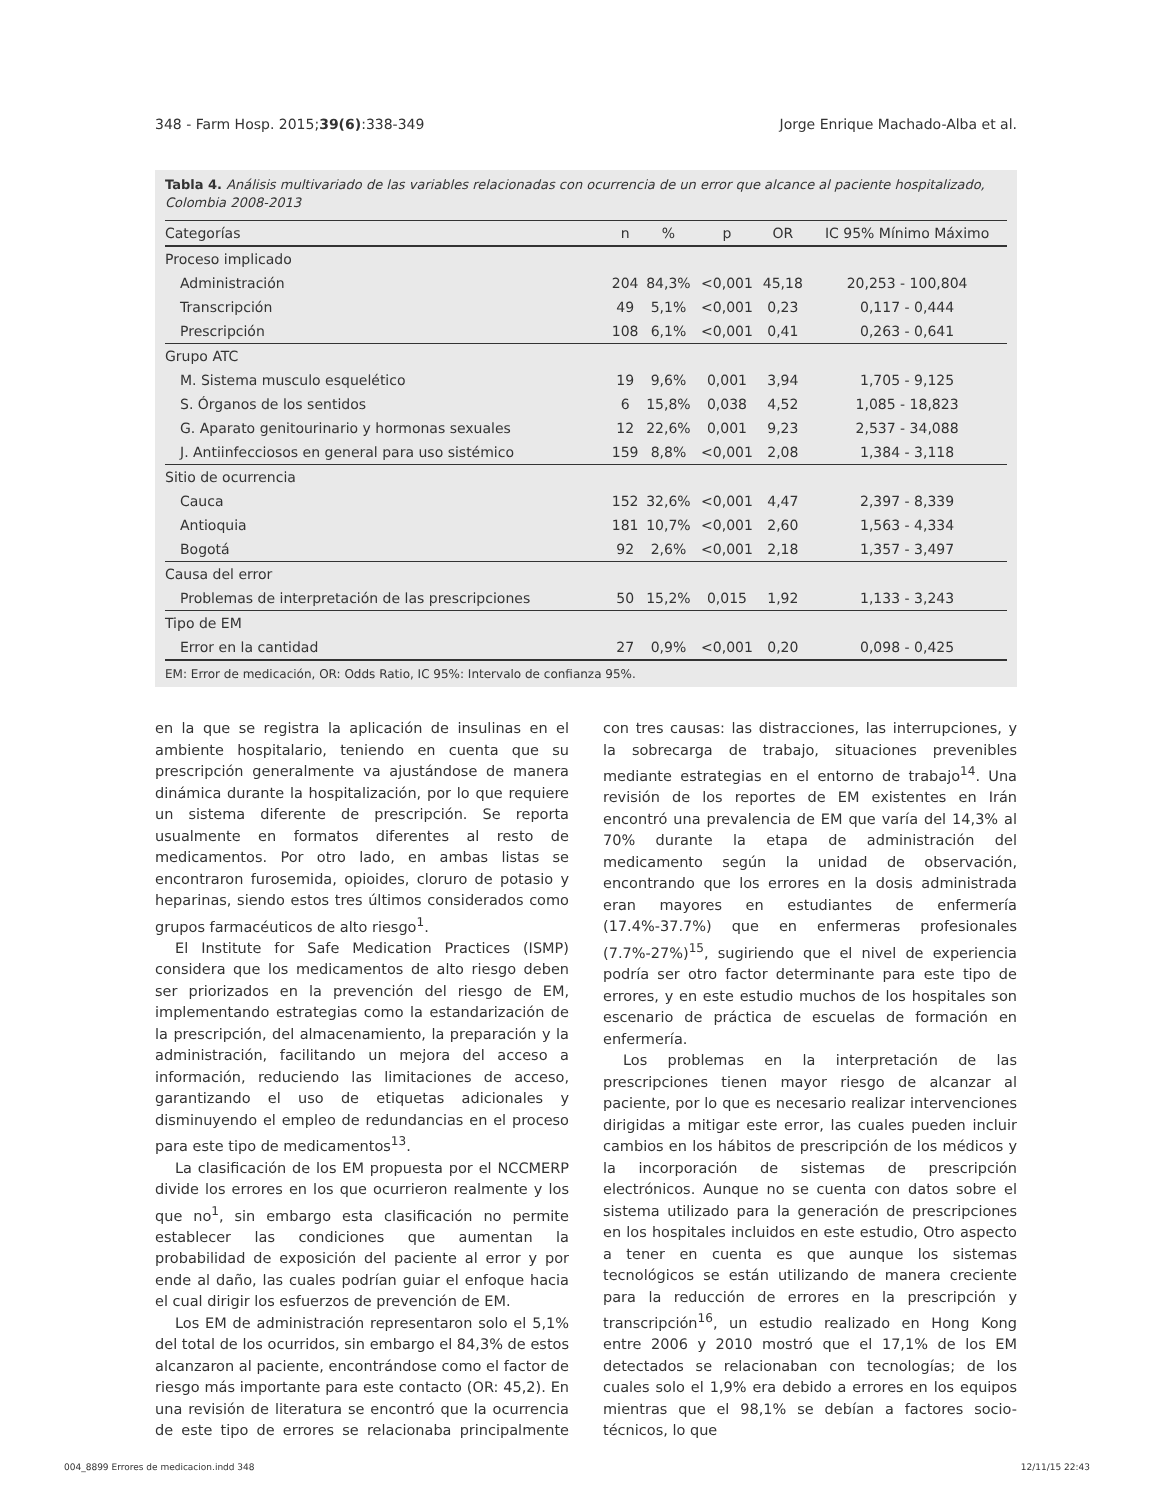348 - Farm Hosp. 2015;39(6):338-349 Jorge Enrique Machado-Alba et al.
Tabla 4. Análisis multivariado de las variables relacionadas con ocurrencia de un error que alcance al paciente hospitalizado, Colombia 2008-2013
| Categorías | n | % | p | OR | IC 95% Mínimo Máximo |
| --- | --- | --- | --- | --- | --- |
| Proceso implicado | | | | | |
| Administración | 204 | 84,3% | <0,001 | 45,18 | 20,253 - 100,804 |
| Transcripción | 49 | 5,1% | <0,001 | 0,23 | 0,117 - 0,444 |
| Prescripción | 108 | 6,1% | <0,001 | 0,41 | 0,263 - 0,641 |
| Grupo ATC | | | | | |
| M. Sistema musculo esquelético | 19 | 9,6% | 0,001 | 3,94 | 1,705 - 9,125 |
| S. Órganos de los sentidos | 6 | 15,8% | 0,038 | 4,52 | 1,085 - 18,823 |
| G. Aparato genitourinario y hormonas sexuales | 12 | 22,6% | 0,001 | 9,23 | 2,537 - 34,088 |
| J. Antiinfecciosos en general para uso sistémico | 159 | 8,8% | <0,001 | 2,08 | 1,384 - 3,118 |
| Sitio de ocurrencia | | | | | |
| Cauca | 152 | 32,6% | <0,001 | 4,47 | 2,397 - 8,339 |
| Antioquia | 181 | 10,7% | <0,001 | 2,60 | 1,563 - 4,334 |
| Bogotá | 92 | 2,6% | <0,001 | 2,18 | 1,357 - 3,497 |
| Causa del error | | | | | |
| Problemas de interpretación de las prescripciones | 50 | 15,2% | 0,015 | 1,92 | 1,133 - 3,243 |
| Tipo de EM | | | | | |
| Error en la cantidad | 27 | 0,9% | <0,001 | 0,20 | 0,098 - 0,425 |
EM: Error de medicación, OR: Odds Ratio, IC 95%: Intervalo de confianza 95%.
en la que se registra la aplicación de insulinas en el ambiente hospitalario, teniendo en cuenta que su prescripción generalmente va ajustándose de manera dinámica durante la hospitalización, por lo que requiere un sistema diferente de prescripción. Se reporta usualmente en formatos diferentes al resto de medicamentos. Por otro lado, en ambas listas se encontraron furosemida, opioides, cloruro de potasio y heparinas, siendo estos tres últimos considerados como grupos farmacéuticos de alto riesgo<sup>1</sup>.
El Institute for Safe Medication Practices (ISMP) considera que los medicamentos de alto riesgo deben ser priorizados en la prevención del riesgo de EM, implementando estrategias como la estandarización de la prescripción, del almacenamiento, la preparación y la administración, facilitando un mejora del acceso a información, reduciendo las limitaciones de acceso, garantizando el uso de etiquetas adicionales y disminuyendo el empleo de redundancias en el proceso para este tipo de medicamentos<sup>13</sup>.
La clasificación de los EM propuesta por el NCCMERP divide los errores en los que ocurrieron realmente y los que no<sup>1</sup>, sin embargo esta clasificación no permite establecer las condiciones que aumentan la probabilidad de exposición del paciente al error y por ende al daño, las cuales podrían guiar el enfoque hacia el cual dirigir los esfuerzos de prevención de EM.
Los EM de administración representaron solo el 5,1% del total de los ocurridos, sin embargo el 84,3% de estos alcanzaron al paciente, encontrándose como el factor de riesgo más importante para este contacto (OR: 45,2). En una revisión de literatura se encontró que la ocurrencia de este tipo de errores se relacionaba principalmente con tres causas: las distracciones, las interrupciones, y la sobrecarga de trabajo, situaciones prevenibles mediante estrategias en el entorno de trabajo<sup>14</sup>. Una revisión de los reportes de EM existentes en Irán encontró una prevalencia de EM que varía del 14,3% al 70% durante la etapa de administración del medicamento según la unidad de observación, encontrando que los errores en la dosis administrada eran mayores en estudiantes de enfermería (17.4%-37.7%) que en enfermeras profesionales (7.7%-27%)<sup>15</sup>, sugiriendo que el nivel de experiencia podría ser otro factor determinante para este tipo de errores, y en este estudio muchos de los hospitales son escenario de práctica de escuelas de formación en enfermería.
Los problemas en la interpretación de las prescripciones tienen mayor riesgo de alcanzar al paciente, por lo que es necesario realizar intervenciones dirigidas a mitigar este error, las cuales pueden incluir cambios en los hábitos de prescripción de los médicos y la incorporación de sistemas de prescripción electrónicos. Aunque no se cuenta con datos sobre el sistema utilizado para la generación de prescripciones en los hospitales incluidos en este estudio, Otro aspecto a tener en cuenta es que aunque los sistemas tecnológicos se están utilizando de manera creciente para la reducción de errores en la prescripción y transcripción<sup>16</sup>, un estudio realizado en Hong Kong entre 2006 y 2010 mostró que el 17,1% de los EM detectados se relacionaban con tecnologías; de los cuales solo el 1,9% era debido a errores en los equipos mientras que el 98,1% se debían a factores socio-técnicos, lo que
004_8899 Errores de medicacion.indd 348 12/11/15 22:43